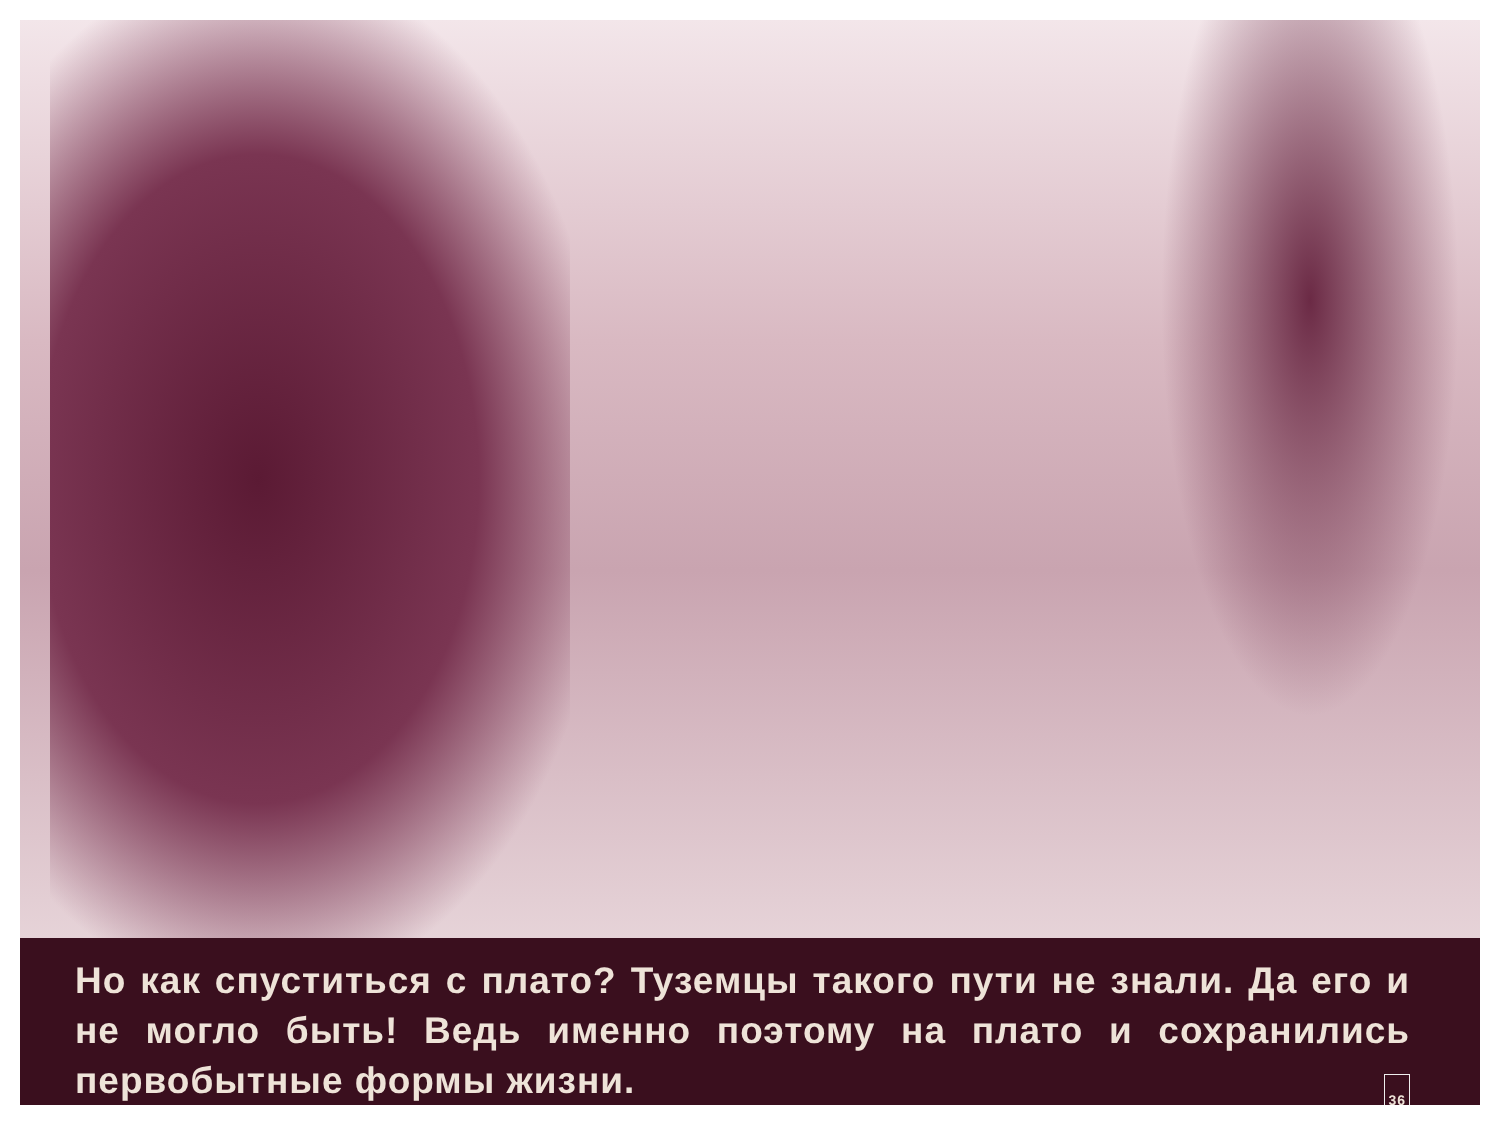Но как спуститься с плато? Туземцы такого пути не знали. Да его и не могло быть! Ведь именно поэтому на плато и сохранились первобытные формы жизни. 36